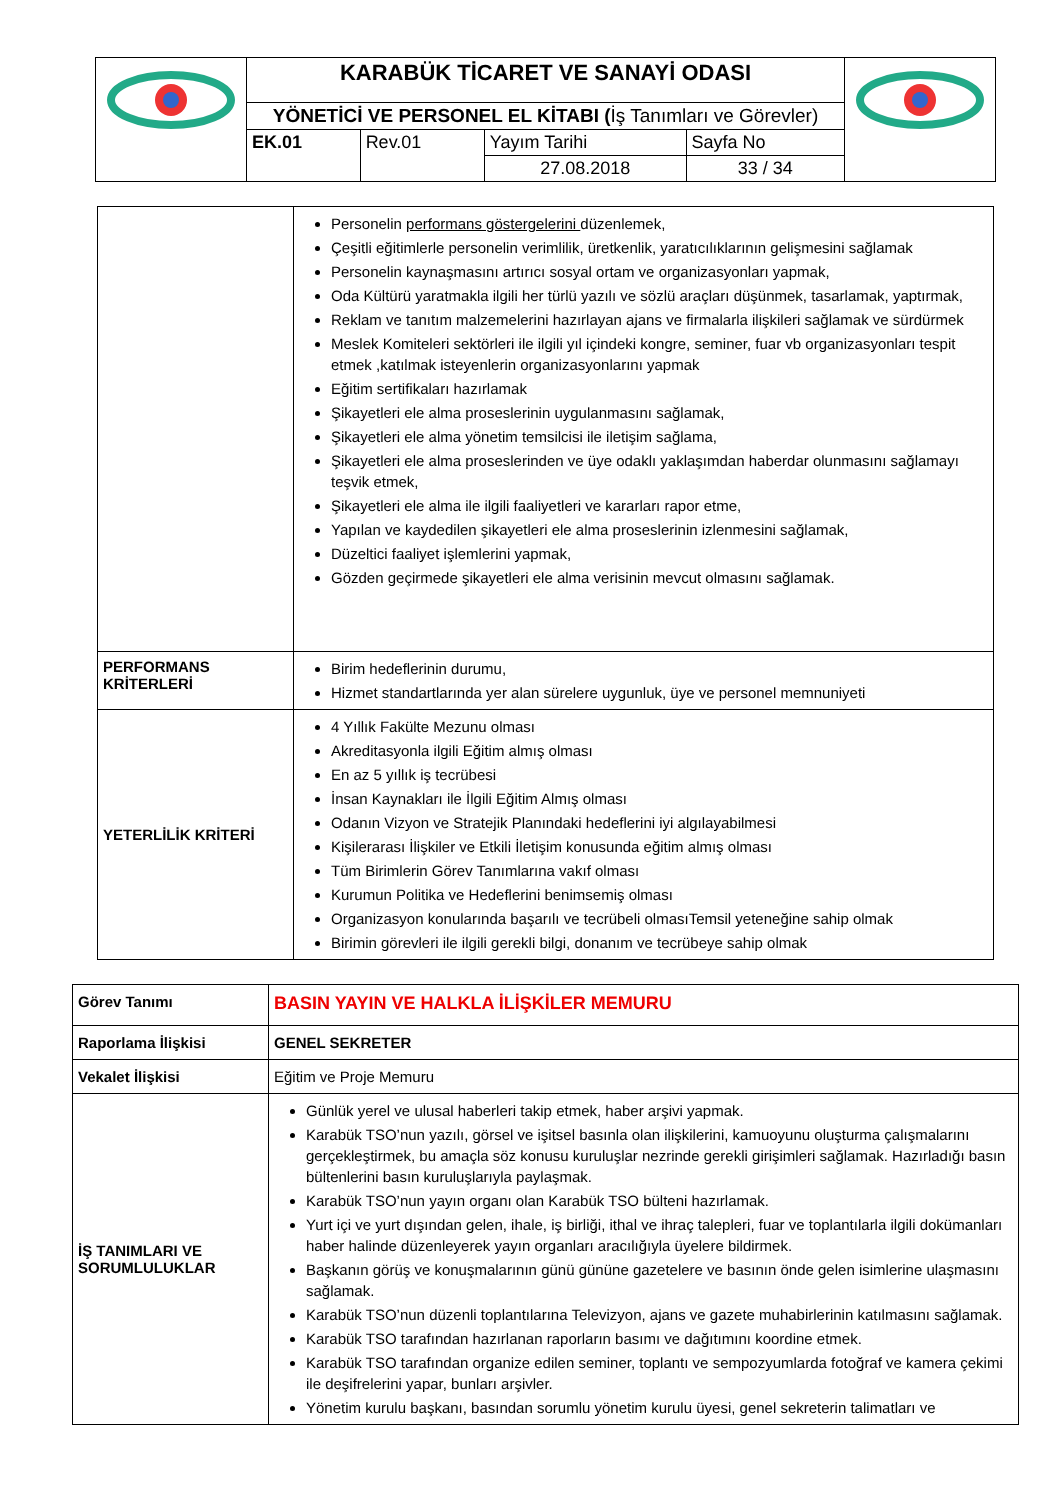| | KARABÜK TİCARET VE SANAYİ ODASI | | | | |
| | YÖNETİCİ VE PERSONEL EL KİTABI ( İş Tanımları ve Görevler) | | | | |
| | EK.01 | Rev.01 | Yayım Tarihi | Sayfa No | |
| | | | 27.08.2018 | 33 / 34 | |
| | Personelin performans göstergelerini düzenlemek, Çeşitli eğitimlerle personelin verimlilik, üretkenlik, yaratıcılıklarının gelişmesini sağlamak Personelin kaynaşmasını artırıcı sosyal ortam ve organizasyonları yapmak, Oda Kültürü yaratmakla ilgili her türlü yazılı ve sözlü araçları düşünmek, tasarlamak, yaptırmak, Reklam ve tanıtım malzemelerini hazırlayan ajans ve firmalarla ilişkileri sağlamak ve sürdürmek Meslek Komiteleri sektörleri ile ilgili yıl içindeki kongre, seminer, fuar vb organizasyonları tespit etmek ,katılmak isteyenlerin organizasyonlarını yapmak Eğitim sertifikaları hazırlamak Şikayetleri ele alma proseslerinin uygulanmasını sağlamak, Şikayetleri ele alma yönetim temsilcisi ile iletişim sağlama, Şikayetleri ele alma proseslerinden ve üye odaklı yaklaşımdan haberdar olunmasını sağlamayı teşvik etmek, Şikayetleri ele alma ile ilgili faaliyetleri ve kararları rapor etme, Yapılan ve kaydedilen şikayetleri ele alma proseslerinin izlenmesini sağlamak, Düzeltici faaliyet işlemlerini yapmak, Gözden geçirmede şikayetleri ele alma verisinin mevcut olmasını sağlamak. |
| PERFORMANS KRİTERLERİ | Birim hedeflerinin durumu, Hizmet standartlarında yer alan sürelere uygunluk, üye ve personel memnuniyeti |
| YETERLİLİK KRİTERİ | 4 Yıllık Fakülte Mezunu olması Akreditasyonla ilgili Eğitim almış olması En az 5 yıllık iş tecrübesi İnsan Kaynakları ile İlgili Eğitim Almış olması Odanın Vizyon ve Stratejik Planındaki hedeflerini iyi algılayabilmesi Kişilerarası İlişkiler ve Etkili İletişim konusunda eğitim almış olması Tüm Birimlerin Görev Tanımlarına vakıf olması Kurumun Politika ve Hedeflerini benimsemiş olması Organizasyon konularında başarılı ve tecrübeli olmasıTemsil yeteneğine sahip olmak Birimin görevleri ile ilgili gerekli bilgi, donanım ve tecrübeye sahip olmak |
| Görev Tanımı | BASIN YAYIN VE HALKLA İLİŞKİLER MEMURU |
| Raporlama İlişkisi | GENEL SEKRETER |
| Vekalet İlişkisi | Eğitim ve Proje Memuru |
| İŞ TANIMLARI VE SORUMLULUKLAR | Günlük yerel ve ulusal haberleri takip etmek, haber arşivi yapmak. Karabük TSO’nun yazılı, görsel ve işitsel basınla olan ilişkilerini, kamuoyunu oluşturma çalışmalarını gerçekleştirmek, bu amaçla söz konusu kuruluşlar nezrinde gerekli girişimleri sağlamak. Hazırladığı basın bültenlerini basın kuruluşlarıyla paylaşmak. Karabük TSO’nun yayın organı olan Karabük TSO bülteni hazırlamak. Yurt içi ve yurt dışından gelen, ihale, iş birliği, ithal ve ihraç talepleri, fuar ve toplantılarla ilgili dokümanları haber halinde düzenleyerek yayın organları aracılığıyla üyelere bildirmek. Başkanın görüş ve konuşmalarının günü gününe gazetelere ve basının önde gelen isimlerine ulaşmasını sağlamak. Karabük TSO’nun düzenli toplantılarına Televizyon, ajans ve gazete muhabirlerinin katılmasını sağlamak. Karabük TSO tarafından hazırlanan raporların basımı ve dağıtımını koordine etmek. Karabük TSO tarafından organize edilen seminer, toplantı ve sempozyumlarda fotoğraf ve kamera çekimi ile deşifrelerini yapar, bunları arşivler. Yönetim kurulu başkanı, basından sorumlu yönetim kurulu üyesi, genel sekreterin talimatları ve |